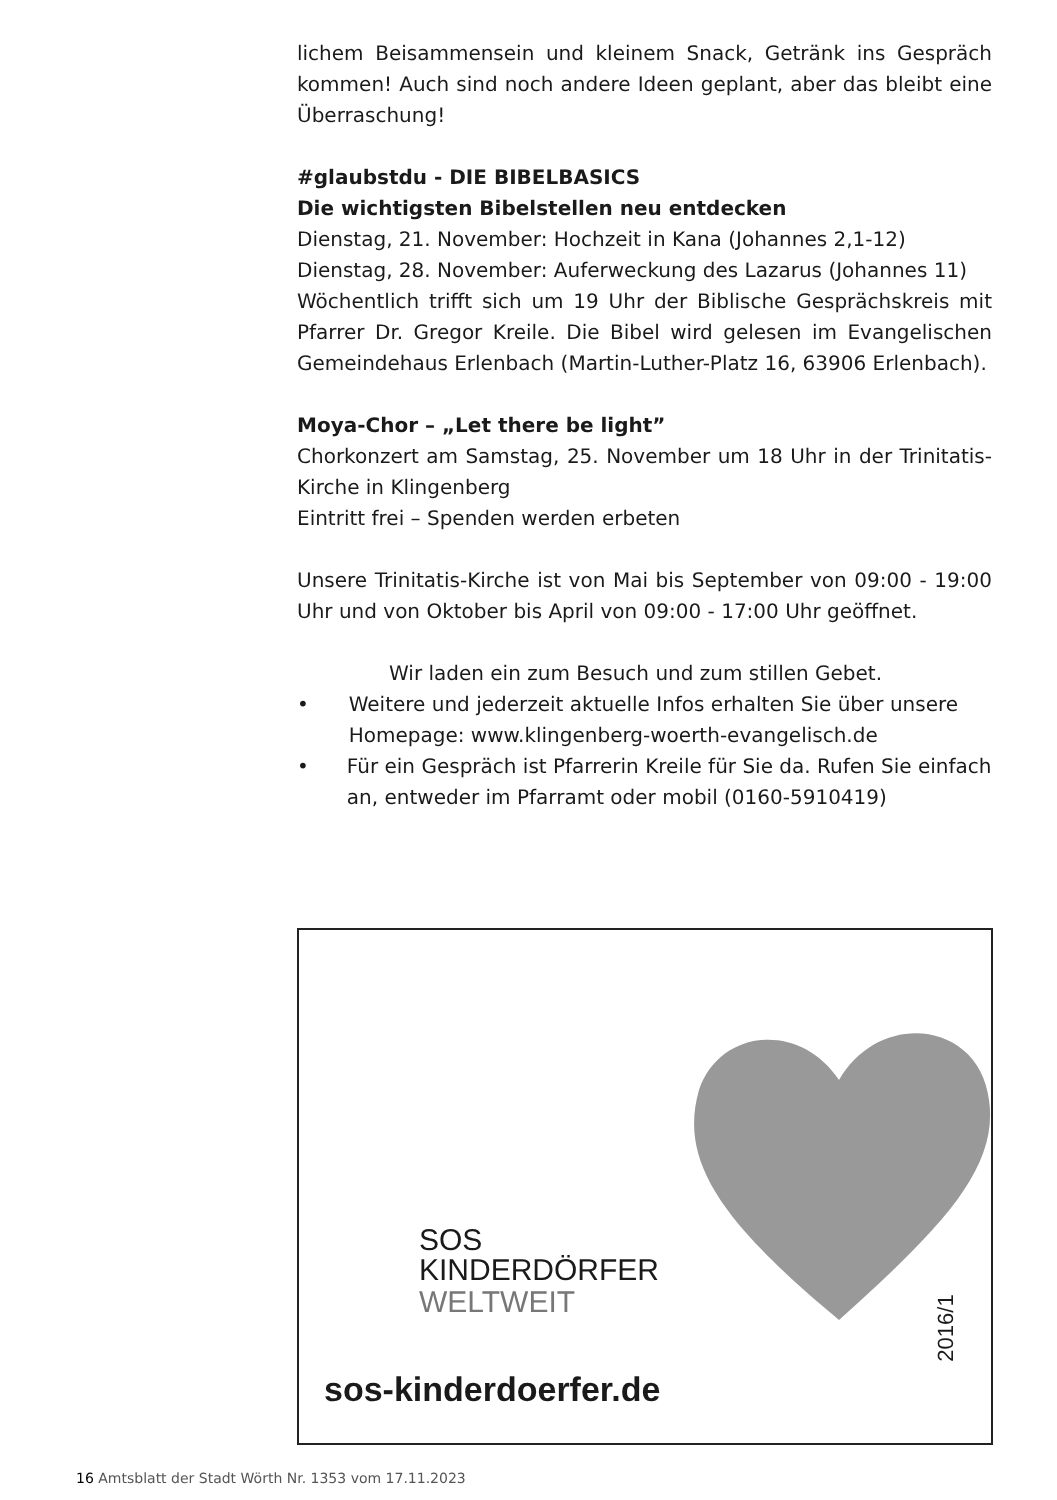lichem Beisammensein und kleinem Snack, Getränk ins Gespräch kommen! Auch sind noch andere Ideen geplant, aber das bleibt eine Überraschung!
#glaubstdu - DIE BIBELBASICS
Die wichtigsten Bibelstellen neu entdecken
Dienstag, 21. November: Hochzeit in Kana (Johannes 2,1-12)
Dienstag, 28. November: Auferweckung des Lazarus (Johannes 11)
Wöchentlich trifft sich um 19 Uhr der Biblische Gesprächskreis mit Pfarrer Dr. Gregor Kreile. Die Bibel wird gelesen im Evangelischen Gemeindehaus Erlenbach (Martin-Luther-Platz 16, 63906 Erlenbach).
Moya-Chor – „Let there be light”
Chorkonzert am Samstag, 25. November um 18 Uhr in der Trinitatis-Kirche in Klingenberg
Eintritt frei – Spenden werden erbeten
Unsere Trinitatis-Kirche ist von Mai bis September von 09:00 - 19:00 Uhr und von Oktober bis April von 09:00 - 17:00 Uhr geöffnet.
Wir laden ein zum Besuch und zum stillen Gebet.
• Weitere und jederzeit aktuelle Infos erhalten Sie über unsere Homepage: www.klingenberg-woerth-evangelisch.de
• Für ein Gespräch ist Pfarrerin Kreile für Sie da. Rufen Sie einfach an, entweder im Pfarramt oder mobil (0160-5910419)
SOS
KINDERDÖRFER
WELTWEIT
sos-kinderdoerfer.de
2016/1
16 Amtsblatt der Stadt Wörth Nr. 1353 vom 17.11.2023